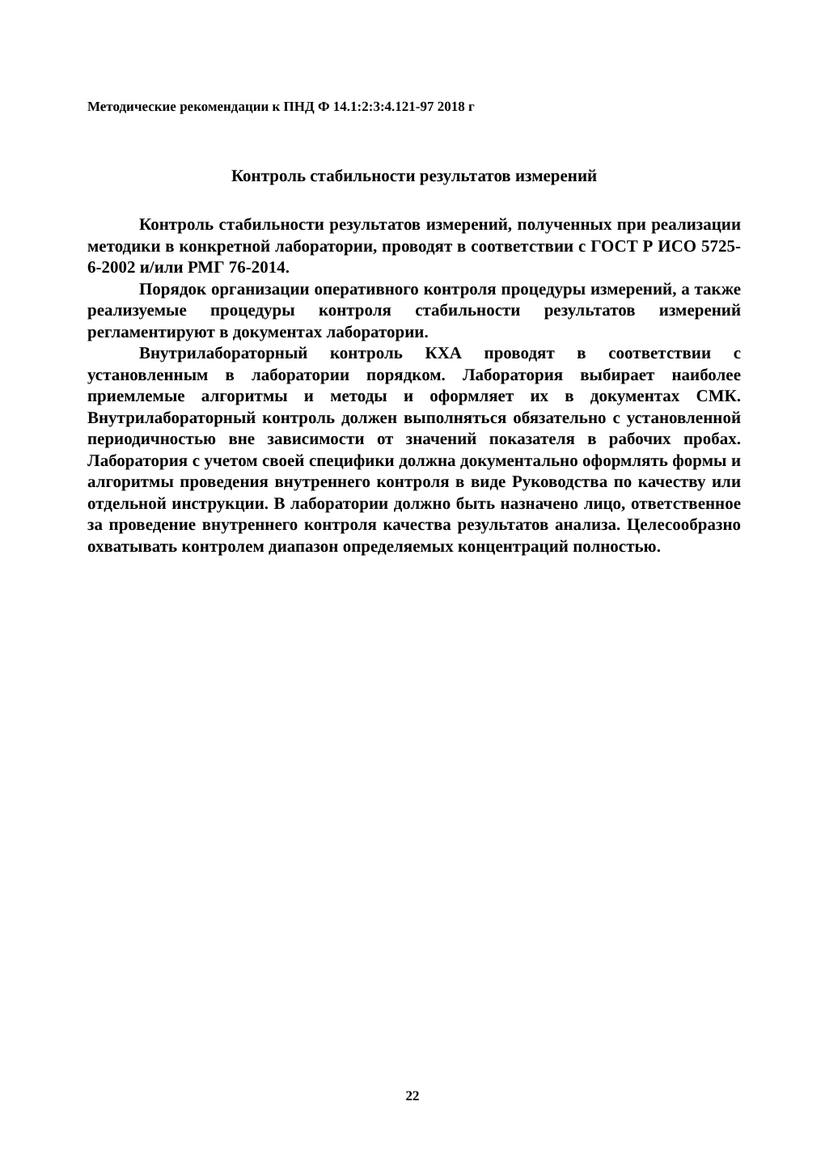Методические рекомендации к ПНД Ф 14.1:2:3:4.121-97 2018 г
Контроль стабильности результатов измерений
Контроль стабильности результатов измерений, полученных при реализации методики в конкретной лаборатории, проводят в соответствии с ГОСТ Р ИСО 5725-6-2002 и/или РМГ 76-2014.
Порядок организации оперативного контроля процедуры измерений, а также реализуемые процедуры контроля стабильности результатов измерений регламентируют в документах лаборатории.
Внутрилабораторный контроль КХА проводят в соответствии с установленным в лаборатории порядком. Лаборатория выбирает наиболее приемлемые алгоритмы и методы и оформляет их в документах СМК. Внутрилабораторный контроль должен выполняться обязательно с установленной периодичностью вне зависимости от значений показателя в рабочих пробах. Лаборатория с учетом своей специфики должна документально оформлять формы и алгоритмы проведения внутреннего контроля в виде Руководства по качеству или отдельной инструкции. В лаборатории должно быть назначено лицо, ответственное за проведение внутреннего контроля качества результатов анализа. Целесообразно охватывать контролем диапазон определяемых концентраций полностью.
22